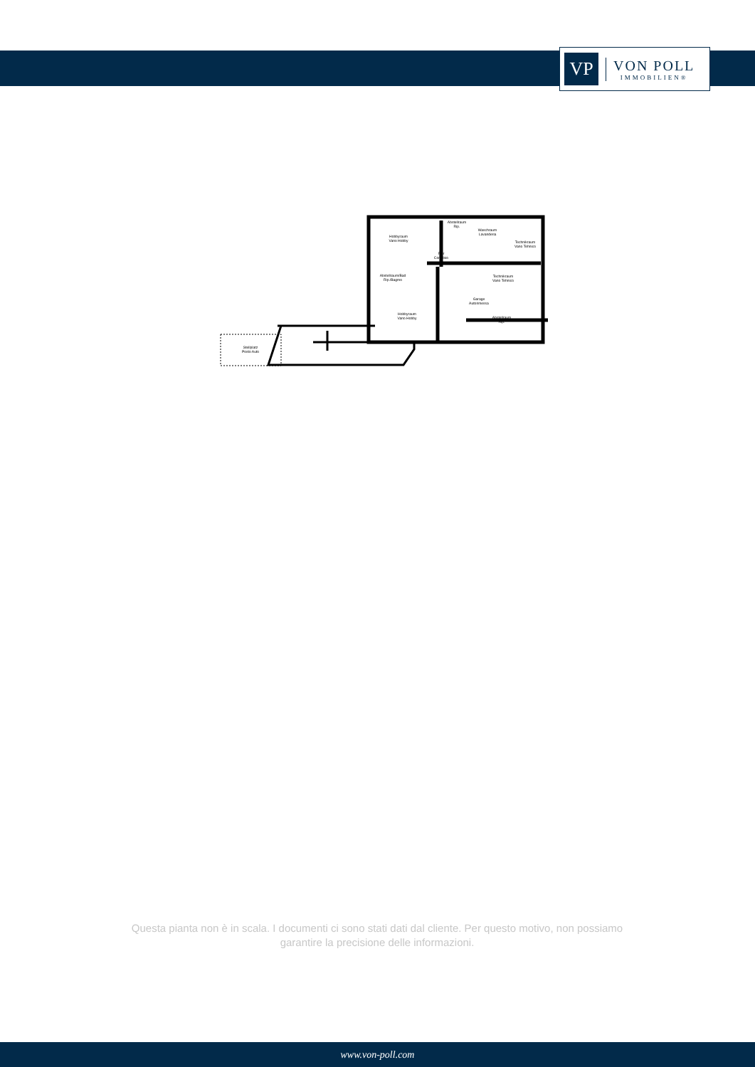VP
VON POLL
IMMOBILIEN®
Hobbyraum
Vano Hobby
Abstellraum
Rip.
Waschraum
Lavanderia
Technikraum
Vano Tehnico
Flur
Corridoio
Abstellraum/Bad
Rip./Bagmo
Technikraum
Vano Tehnico
Garage
Autorimessa
Hobbyraum
Vano Hobby
Abstellraum
Rip.
Stellplatz
Posto Auto
Questa pianta non è in scala. I documenti ci sono stati dati dal cliente. Per questo motivo, non possiamo garantire la precisione delle informazioni.
www.von-poll.com